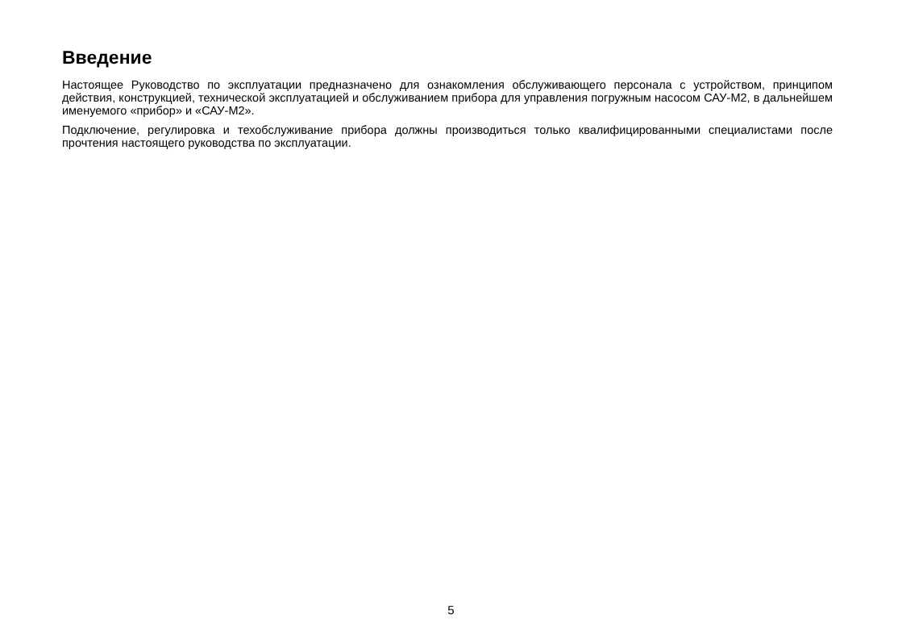Введение
Настоящее Руководство по эксплуатации предназначено для ознакомления обслуживающего персонала с устройством, принципом действия, конструкцией, технической эксплуатацией и обслуживанием прибора для управления погружным насосом САУ-М2, в дальнейшем именуемого «прибор» и «САУ-М2».
Подключение, регулировка и техобслуживание прибора должны производиться только квалифицированными специалистами после прочтения настоящего руководства по эксплуатации.
5